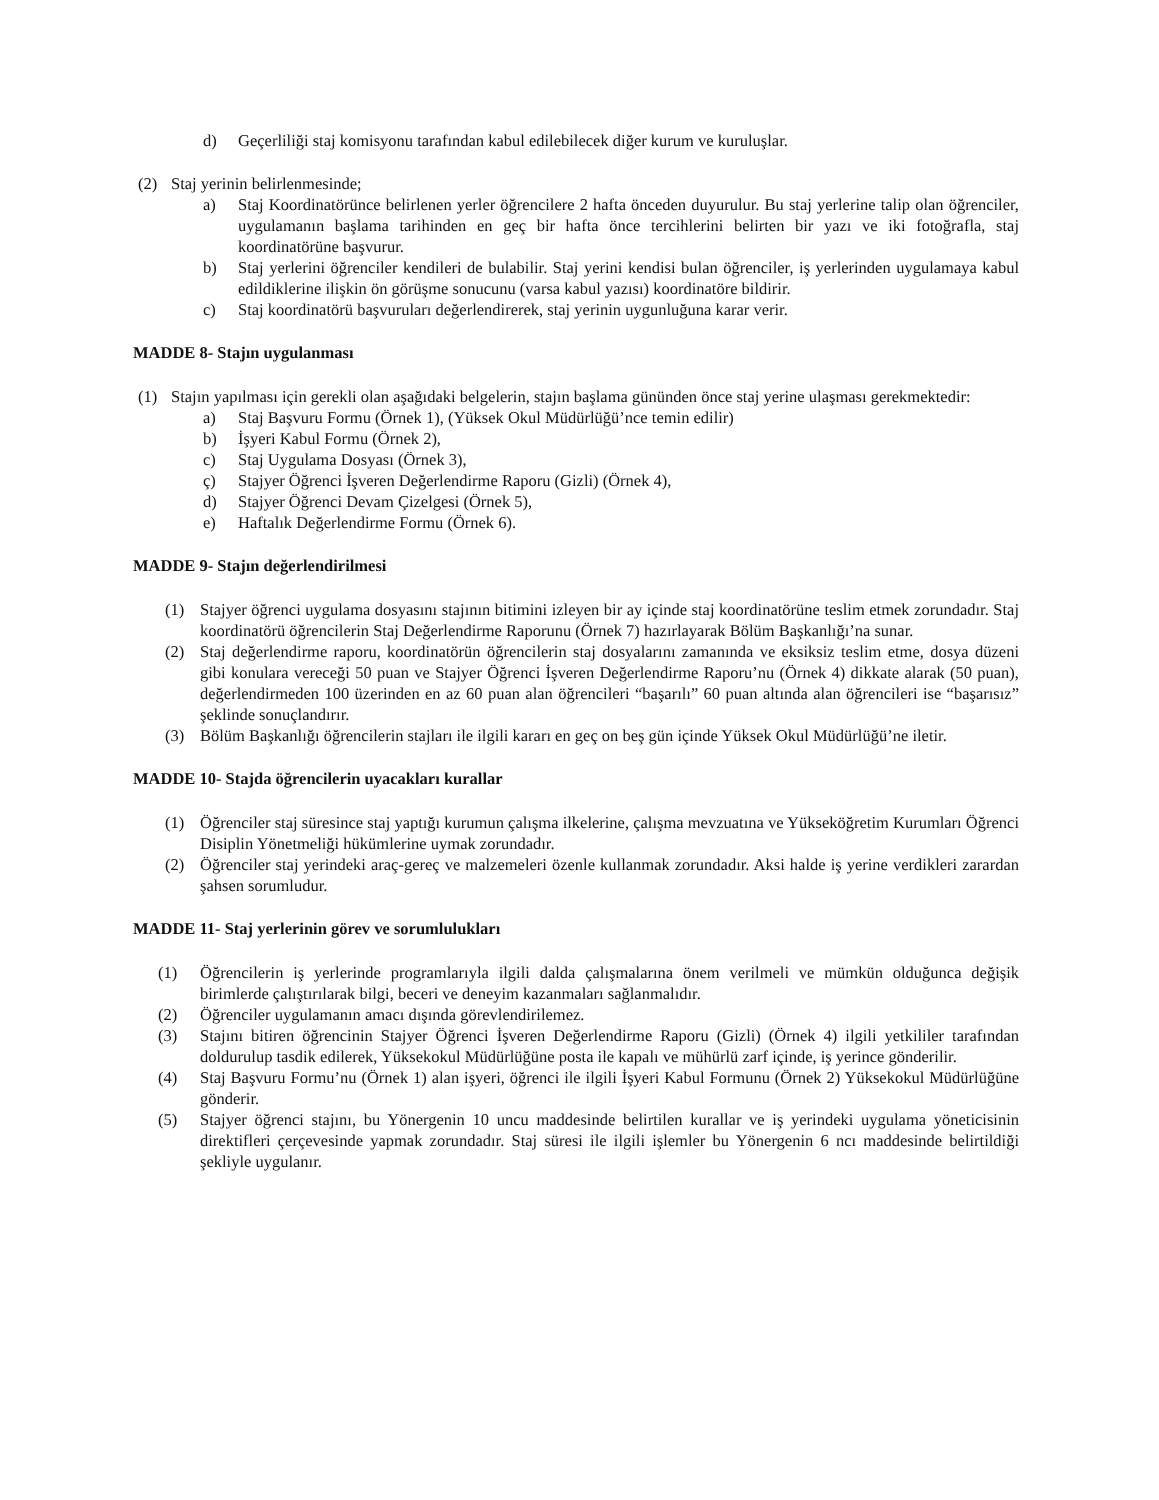d) Geçerliliği staj komisyonu tarafından kabul edilebilecek diğer kurum ve kuruluşlar.
(2) Staj yerinin belirlenmesinde;
a) Staj Koordinatörünce belirlenen yerler öğrencilere 2 hafta önceden duyurulur. Bu staj yerlerine talip olan öğrenciler, uygulamanın başlama tarihinden en geç bir hafta önce tercihlerini belirten bir yazı ve iki fotoğrafla, staj koordinatörüne başvurur.
b) Staj yerlerini öğrenciler kendileri de bulabilir. Staj yerini kendisi bulan öğrenciler, iş yerlerinden uygulamaya kabul edildiklerine ilişkin ön görüşme sonucunu (varsa kabul yazısı) koordinatöre bildirir.
c) Staj koordinatörü başvuruları değerlendirerek, staj yerinin uygunluğuna karar verir.
MADDE 8- Stajın uygulanması
(1) Stajın yapılması için gerekli olan aşağıdaki belgelerin, stajın başlama gününden önce staj yerine ulaşması gerekmektedir:
a) Staj Başvuru Formu (Örnek 1), (Yüksek Okul Müdürlüğü’nce temin edilir)
b) İşyeri Kabul Formu (Örnek 2),
c) Staj Uygulama Dosyası (Örnek 3),
ç) Stajyer Öğrenci İşveren Değerlendirme Raporu (Gizli) (Örnek 4),
d) Stajyer Öğrenci Devam Çizelgesi (Örnek 5),
e) Haftalık Değerlendirme Formu (Örnek 6).
MADDE 9- Stajın değerlendirilmesi
(1) Stajyer öğrenci uygulama dosyasını stajının bitimini izleyen bir ay içinde staj koordinatörüne teslim etmek zorundadır. Staj koordinatörü öğrencilerin Staj Değerlendirme Raporunu (Örnek 7) hazırlayarak Bölüm Başkanlığı’na sunar.
(2) Staj değerlendirme raporu, koordinatörün öğrencilerin staj dosyalarını zamanında ve eksiksiz teslim etme, dosya düzeni gibi konulara vereceği 50 puan ve Stajyer Öğrenci İşveren Değerlendirme Raporu’nu (Örnek 4) dikkate alarak (50 puan), değerlendirmeden 100 üzerinden en az 60 puan alan öğrencileri “başarılı” 60 puan altında alan öğrencileri ise “başarısız” şeklinde sonuçlandırır.
(3) Bölüm Başkanlığı öğrencilerin stajları ile ilgili kararı en geç on beş gün içinde Yüksek Okul Müdürlüğü’ne iletir.
MADDE 10- Stajda öğrencilerin uyacakları kurallar
(1) Öğrenciler staj süresince staj yaptığı kurumun çalışma ilkelerine, çalışma mevzuatına ve Yükseköğretim Kurumları Öğrenci Disiplin Yönetmeliği hükümlerine uymak zorundadır.
(2) Öğrenciler staj yerindeki araç-gereç ve malzemeleri özenle kullanmak zorundadır. Aksi halde iş yerine verdikleri zarardan şahsen sorumludur.
MADDE 11- Staj yerlerinin görev ve sorumlulukları
(1) Öğrencilerin iş yerlerinde programlarıyla ilgili dalda çalışmalarına önem verilmeli ve mümkün olduğunca değişik birimlerde çalıştırılarak bilgi, beceri ve deneyim kazanmaları sağlanmalıdır.
(2) Öğrenciler uygulamanın amacı dışında görevlendirilemez.
(3) Stajını bitiren öğrencinin Stajyer Öğrenci İşveren Değerlendirme Raporu (Gizli) (Örnek 4) ilgili yetkililer tarafından doldurulup tasdik edilerek, Yüksekokul Müdürlüğüne posta ile kapalı ve mühürlü zarf içinde, iş yerince gönderilir.
(4) Staj Başvuru Formu’nu (Örnek 1) alan işyeri, öğrenci ile ilgili İşyeri Kabul Formunu (Örnek 2) Yüksekokul Müdürlüğüne gönderir.
(5) Stajyer öğrenci stajını, bu Yönergenin 10 uncu maddesinde belirtilen kurallar ve iş yerindeki uygulama yöneticisinin direktifleri çerçevesinde yapmak zorundadır. Staj süresi ile ilgili işlemler bu Yönergenin 6 ncı maddesinde belirtildiği şekliyle uygulanır.